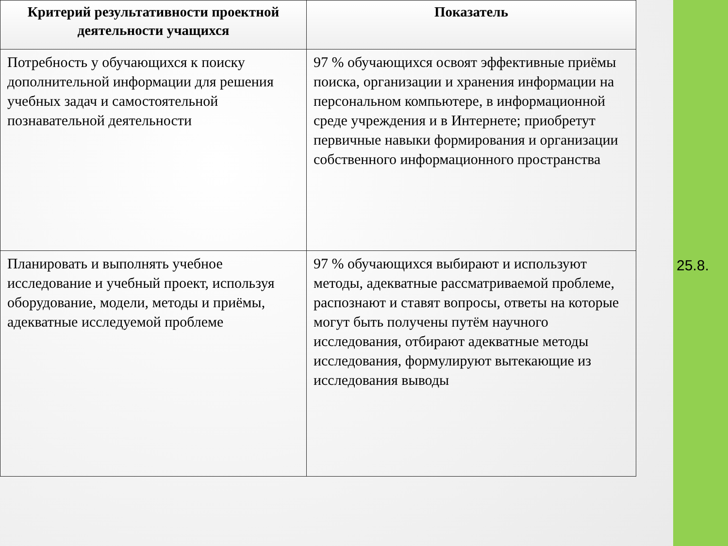| Критерий результативности проектной деятельности учащихся | Показатель |
| --- | --- |
| Потребность у обучающихся к поиску дополнительной информации для решения учебных задач и самостоятельной познавательной деятельности | 97 % обучающихся освоят эффективные приёмы поиска, организации и хранения информации на персональном компьютере, в информационной среде учреждения и в Интернете; приобретут первичные навыки формирования и организации собственного информационного пространства |
| Планировать и выполнять учебное исследование и учебный проект, используя оборудование, модели, методы и приёмы, адекватные исследуемой проблеме | 97 % обучающихся выбирают и используют методы, адекватные рассматриваемой проблеме, распознают и ставят вопросы, ответы на которые могут быть получены путём научного исследования, отбирают адекватные методы исследования, формулируют вытекающие из исследования выводы |
25.8.